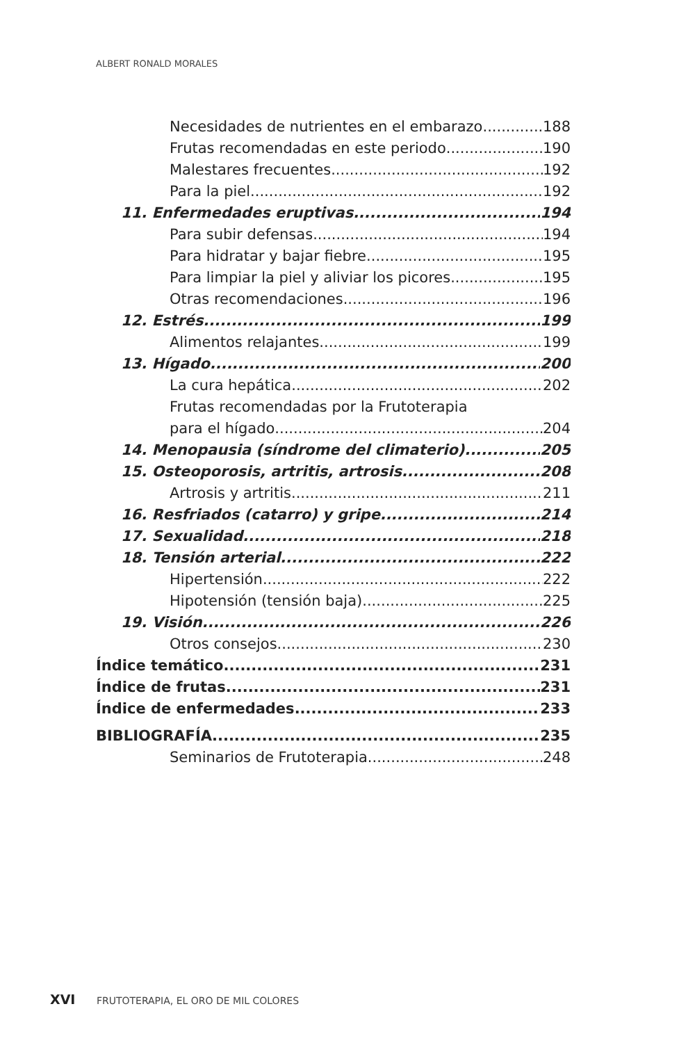ALBERT RONALD MORALES
Necesidades de nutrientes en el embarazo 188
Frutas recomendadas en este periodo 190
Malestares frecuentes 192
Para la piel 192
11. Enfermedades eruptivas 194
Para subir defensas 194
Para hidratar y bajar fiebre 195
Para limpiar la piel y aliviar los picores 195
Otras recomendaciones 196
12. Estrés 199
Alimentos relajantes 199
13. Hígado 200
La cura hepática 202
Frutas recomendadas por la Frutoterapia
para el hígado 204
14. Menopausia (síndrome del climaterio) 205
15. Osteoporosis, artritis, artrosis 208
Artrosis y artritis 211
16. Resfriados (catarro) y gripe 214
17. Sexualidad 218
18. Tensión arterial 222
Hipertensión 222
Hipotensión (tensión baja) 225
19. Visión 226
Otros consejos 230
Índice temático 231
Índice de frutas 231
Índice de enfermedades 233
BIBLIOGRAFÍA 235
Seminarios de Frutoterapia 248
XVI FRUTOTERAPIA, EL ORO DE MIL COLORES